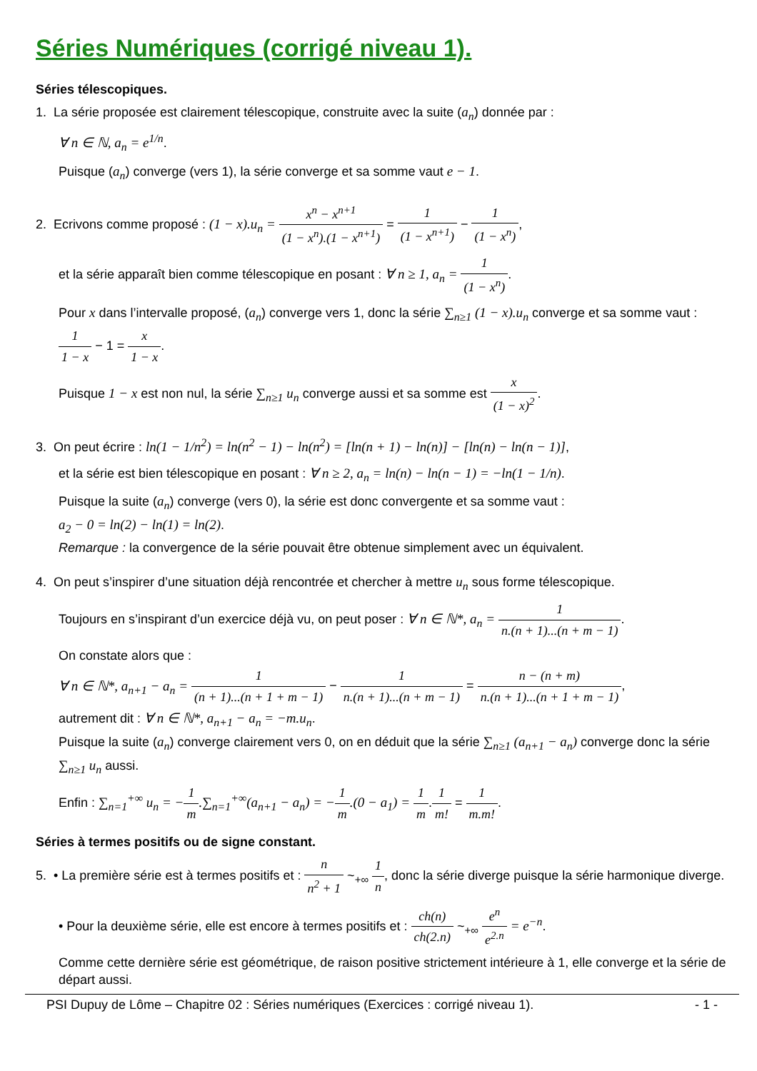Séries Numériques (corrigé niveau 1).
Séries télescopiques.
1. La série proposée est clairement télescopique, construite avec la suite (a<sub>n</sub>) donnée par :
∀ n ∈ ℕ, a<sub>n</sub> = e<sup>1/n</sup>.
Puisque (a<sub>n</sub>) converge (vers 1), la série converge et sa somme vaut e − 1.
2. Ecrivons comme proposé : (1 − x).u<sub>n</sub> = x<sup>n</sup> − x<sup>n+1</sup> (1 − x<sup>n</sup>).(1 − x<sup>n+1</sup>) = 1 (1 − x<sup>n+1</sup>) − 1 (1 − x<sup>n</sup>),
et la série apparaît bien comme télescopique en posant : ∀ n ≥ 1, a<sub>n</sub> = 1 (1 − x<sup>n</sup>).
Pour x dans l’intervalle proposé, (a<sub>n</sub>) converge vers 1, donc la série ∑<sub>n≥1</sub> (1 − x).u<sub>n</sub> converge et sa somme vaut : 1 1 − x − 1 = x 1 − x.
Puisque 1 − x est non nul, la série ∑<sub>n≥1</sub> u<sub>n</sub> converge aussi et sa somme est x (1 − x)<sup>2</sup>.
3. On peut écrire : ln(1 − 1/n<sup>2</sup>) = ln(n<sup>2</sup> − 1) − ln(n<sup>2</sup>) = [ln(n + 1) − ln(n)] − [ln(n) − ln(n − 1)],
et la série est bien télescopique en posant : ∀ n ≥ 2, a<sub>n</sub> = ln(n) − ln(n − 1) = −ln(1 − 1/n).
Puisque la suite (a<sub>n</sub>) converge (vers 0), la série est donc convergente et sa somme vaut :
a<sub>2</sub> − 0 = ln(2) − ln(1) = ln(2).
Remarque : la convergence de la série pouvait être obtenue simplement avec un équivalent.
4. On peut s’inspirer d’une situation déjà rencontrée et chercher à mettre u<sub>n</sub> sous forme télescopique.
Toujours en s’inspirant d’un exercice déjà vu, on peut poser : ∀ n ∈ ℕ*, a<sub>n</sub> = 1 n.(n + 1)...(n + m − 1).
On constate alors que :
∀ n ∈ ℕ*, a<sub>n+1</sub> − a<sub>n</sub> = 1 (n + 1)...(n + 1 + m − 1) − 1 n.(n + 1)...(n + m − 1) = n − (n + m) n.(n + 1)...(n + 1 + m − 1),
autrement dit : ∀ n ∈ ℕ*, a<sub>n+1</sub> − a<sub>n</sub> = −m.u<sub>n</sub>.
Puisque la suite (a<sub>n</sub>) converge clairement vers 0, on en déduit que la série ∑<sub>n≥1</sub> (a<sub>n+1</sub> − a<sub>n</sub>) converge donc la série ∑<sub>n≥1</sub> u<sub>n</sub> aussi.
Enfin : ∑<sub>n=1</sub><sup>+∞</sup> u<sub>n</sub> = −1 m.∑<sub>n=1</sub><sup>+∞</sup>(a<sub>n+1</sub> − a<sub>n</sub>) = −1 m.(0 − a<sub>1</sub>) = 1 m.1 m! = 1 m.m!.
Séries à termes positifs ou de signe constant.
5. • La première série est à termes positifs et : n n<sup>2</sup> + 1 ~<sub>+∞</sub> 1 n, donc la série diverge puisque la série harmonique diverge.
• Pour la deuxième série, elle est encore à termes positifs et : ch(n) ch(2.n) ~<sub>+∞</sub> e<sup>n</sup> e<sup>2.n</sup> = e<sup>−n</sup>.
Comme cette dernière série est géométrique, de raison positive strictement intérieure à 1, elle converge et la série de départ aussi.
PSI Dupuy de Lôme – Chapitre 02 : Séries numériques (Exercices : corrigé niveau 1). - 1 -